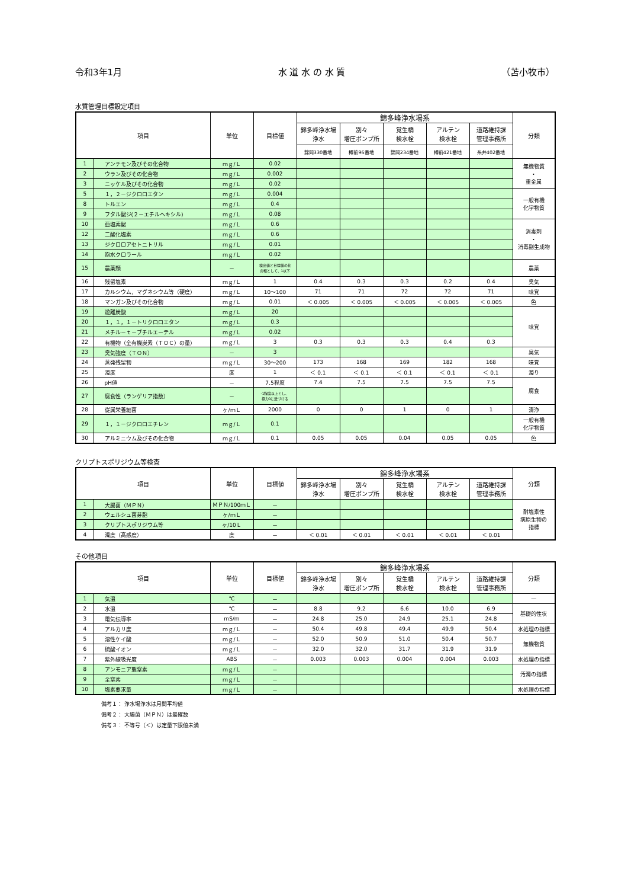令和3年1月 水 道 水 の 水 質 （苫小牧市）
水質管理目標設定項目
| 項目 | | 単位 | 目標値 | 錦多峰浄水場系 | | | | | 分類 |
| --- | --- | --- | --- | --- | --- | --- | --- | --- | --- |
| | | | | 錦多峰浄水場 浄水 | 別々 増圧ポンプ所 | 覚生橋 検水栓 | アルテン 検水栓 | 道路維持課 管理事務所 | |
| | | | | 錦岡330番地 | 樽前96番地 | 錦岡234番地 | 樽前421番地 | 糸井402番地 | |
| 1 | アンチモン及びその化合物 | ｍｇ/Ｌ | 0.02 | | | | | | 無機物質 ・ 重金属 |
| 2 | ウラン及びその化合物 | ｍｇ/Ｌ | 0.002 | | | | | | |
| 3 | ニッケル及びその化合物 | ｍｇ/Ｌ | 0.02 | | | | | | |
| 5 | １，２－ジクロロエタン | ｍｇ/Ｌ | 0.004 | | | | | | 一般有機 化学物質 |
| 8 | トルエン | ｍｇ/Ｌ | 0.4 | | | | | | |
| 9 | フタル酸ジ(２－エチルヘキシル) | ｍｇ/Ｌ | 0.08 | | | | | | |
| 10 | 亜塩素酸 | ｍｇ/Ｌ | 0.6 | | | | | | 消毒剤 ・ 消毒副生成物 |
| 12 | 二酸化塩素 | ｍｇ/Ｌ | 0.6 | | | | | | |
| 13 | ジクロロアセトニトリル | ｍｇ/Ｌ | 0.01 | | | | | | |
| 14 | 抱水クロラール | ｍｇ/Ｌ | 0.02 | | | | | | |
| 15 | 農薬類 | － | 検出値と目標値の比 の和として、1以下 | | | | | | 農薬 |
| 16 | 残留塩素 | ｍｇ/Ｌ | 1 | 0.4 | 0.3 | 0.3 | 0.2 | 0.4 | 臭気 |
| 17 | カルシウム，マグネシウム等（硬度） | ｍｇ/Ｌ | 10～100 | 71 | 71 | 72 | 72 | 71 | 味覚 |
| 18 | マンガン及びその化合物 | ｍｇ/Ｌ | 0.01 | ＜ 0.005 | ＜ 0.005 | ＜ 0.005 | ＜ 0.005 | ＜ 0.005 | 色 |
| 19 | 遊離炭酸 | ｍｇ/Ｌ | 20 | | | | | | 味覚 |
| 20 | １，１，１－トリクロロエタン | ｍｇ/Ｌ | 0.3 | | | | | | |
| 21 | メチル－ｔ－ブチルエーテル | ｍｇ/Ｌ | 0.02 | | | | | | |
| 22 | 有機物（全有機炭素（ＴＯＣ）の量） | ｍｇ/Ｌ | 3 | 0.3 | 0.3 | 0.3 | 0.4 | 0.3 | |
| 23 | 臭気強度（ＴＯＮ） | － | 3 | | | | | | 臭気 |
| 24 | 蒸発残留物 | ｍｇ/Ｌ | 30～200 | 173 | 168 | 169 | 182 | 168 | 味覚 |
| 25 | 濁度 | 度 | 1 | ＜ 0.1 | ＜ 0.1 | ＜ 0.1 | ＜ 0.1 | ＜ 0.1 | 濁り |
| 26 | pH値 | － | 7.5程度 | 7.4 | 7.5 | 7.5 | 7.5 | 7.5 | 腐食 |
| 27 | 腐食性（ランゲリア指数） | － | -1程度以上とし、 極力0に近づける | | | | | | |
| 28 | 従属栄養細菌 | ヶ/ｍＬ | 2000 | 0 | 0 | 1 | 0 | 1 | 清浄 |
| 29 | １，１－ジクロロエチレン | ｍｇ/Ｌ | 0.1 | | | | | | 一般有機 化学物質 |
| 30 | アルミニウム及びその化合物 | ｍｇ/Ｌ | 0.1 | 0.05 | 0.05 | 0.04 | 0.05 | 0.05 | 色 |
クリプトスポリジウム等検査
| 項目 | | 単位 | 目標値 | 錦多峰浄水場系 | | | | | 分類 |
| --- | --- | --- | --- | --- | --- | --- | --- | --- | --- |
| | | | | 錦多峰浄水場 浄水 | 別々 増圧ポンプ所 | 覚生橋 検水栓 | アルテン 検水栓 | 道路維持課 管理事務所 | |
| 1 | 大腸菌（ＭＰＮ） | ＭＰＮ/100ｍＬ | － | | | | | | 耐塩素性 病原生物の 指標 |
| 2 | ウェルシュ菌芽胞 | ヶ/ｍＬ | － | | | | | | |
| 3 | クリプトスポリジウム等 | ヶ/10Ｌ | － | | | | | | |
| 4 | 濁度（高感度） | 度 | － | ＜ 0.01 | ＜ 0.01 | ＜ 0.01 | ＜ 0.01 | ＜ 0.01 | |
その他項目
| 項目 | | 単位 | 目標値 | 錦多峰浄水場系 | | | | | 分類 |
| --- | --- | --- | --- | --- | --- | --- | --- | --- | --- |
| | | | | 錦多峰浄水場 浄水 | 別々 増圧ポンプ所 | 覚生橋 検水栓 | アルテン 検水栓 | 道路維持課 管理事務所 | |
| 1 | 気温 | ℃ | － | | | | | | — |
| 2 | 水温 | ℃ | － | 8.8 | 9.2 | 6.6 | 10.0 | 6.9 | 基礎的性状 |
| 3 | 電気伝導率 | mS/m | － | 24.8 | 25.0 | 24.9 | 25.1 | 24.8 | |
| 4 | アルカリ度 | ｍｇ/Ｌ | － | 50.4 | 49.8 | 49.4 | 49.9 | 50.4 | 水処理の指標 |
| 5 | 溶性ケイ酸 | ｍｇ/Ｌ | － | 52.0 | 50.9 | 51.0 | 50.4 | 50.7 | 無機物質 |
| 6 | 硫酸イオン | ｍｇ/Ｌ | － | 32.0 | 32.0 | 31.7 | 31.9 | 31.9 | |
| 7 | 紫外線吸光度 | ABS | － | 0.003 | 0.003 | 0.004 | 0.004 | 0.003 | 水処理の指標 |
| 8 | アンモニア態窒素 | ｍｇ/Ｌ | － | | | | | | 汚濁の指標 |
| 9 | 全窒素 | ｍｇ/Ｌ | － | | | | | | |
| 10 | 塩素要求量 | ｍｇ/Ｌ | － | | | | | | 水処理の指標 |
備考１： 浄水場浄水は月間平均値
備考２： 大腸菌（ＭＰＮ）は最確数
備考３： 不等号（＜）は定量下限値未満